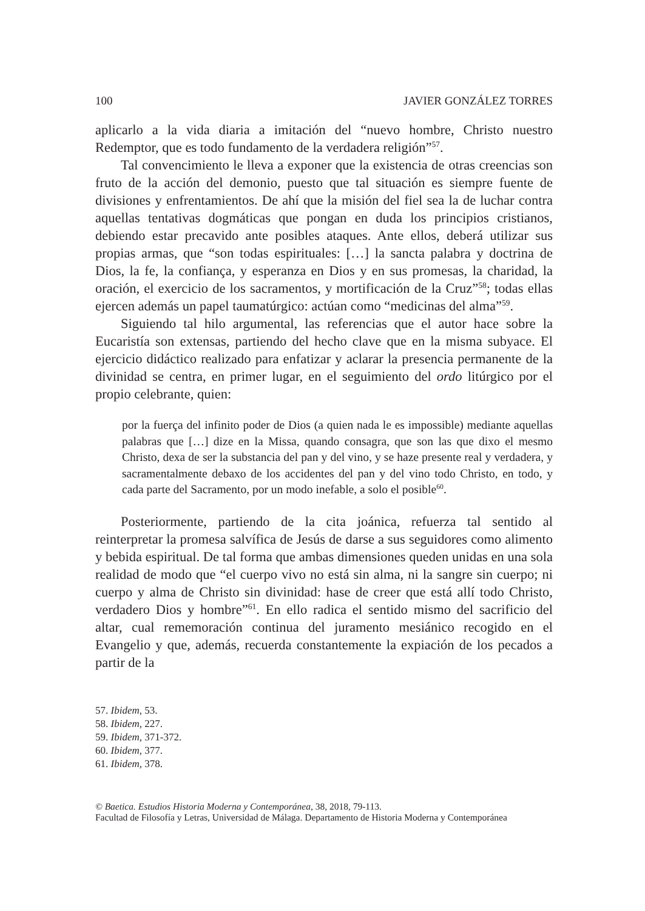100 JAVIER GONZÁLEZ TORRES
aplicarlo a la vida diaria a imitación del “nuevo hombre, Christo nuestro Redemptor, que es todo fundamento de la verdadera religión”<sup>57</sup>.
Tal convencimiento le lleva a exponer que la existencia de otras creencias son fruto de la acción del demonio, puesto que tal situación es siempre fuente de divisiones y enfrentamientos. De ahí que la misión del fiel sea la de luchar contra aquellas tentativas dogmáticas que pongan en duda los principios cristianos, debiendo estar precavido ante posibles ataques. Ante ellos, deberá utilizar sus propias armas, que “son todas espirituales: […] la sancta palabra y doctrina de Dios, la fe, la confiança, y esperanza en Dios y en sus promesas, la charidad, la oración, el exercicio de los sacramentos, y mortificación de la Cruz”<sup>58</sup>; todas ellas ejercen además un papel taumatúrgico: actúan como “medicinas del alma”<sup>59</sup>.
Siguiendo tal hilo argumental, las referencias que el autor hace sobre la Eucaristía son extensas, partiendo del hecho clave que en la misma subyace. El ejercicio didáctico realizado para enfatizar y aclarar la presencia permanente de la divinidad se centra, en primer lugar, en el seguimiento del ordo litúrgico por el propio celebrante, quien:
por la fuerça del infinito poder de Dios (a quien nada le es impossible) mediante aquellas palabras que […] dize en la Missa, quando consagra, que son las que dixo el mesmo Christo, dexa de ser la substancia del pan y del vino, y se haze presente real y verdadera, y sacramentalmente debaxo de los accidentes del pan y del vino todo Christo, en todo, y cada parte del Sacramento, por un modo inefable, a solo el posible<sup>60</sup>.
Posteriormente, partiendo de la cita joánica, refuerza tal sentido al reinterpretar la promesa salvífica de Jesús de darse a sus seguidores como alimento y bebida espiritual. De tal forma que ambas dimensiones queden unidas en una sola realidad de modo que “el cuerpo vivo no está sin alma, ni la sangre sin cuerpo; ni cuerpo y alma de Christo sin divinidad: hase de creer que está allí todo Christo, verdadero Dios y hombre”<sup>61</sup>. En ello radica el sentido mismo del sacrificio del altar, cual rememoración continua del juramento mesiánico recogido en el Evangelio y que, además, recuerda constantemente la expiación de los pecados a partir de la
57. Ibidem, 53.
58. Ibidem, 227.
59. Ibidem, 371-372.
60. Ibidem, 377.
61. Ibidem, 378.
© Baetica. Estudios Historia Moderna y Contemporánea, 38, 2018, 79-113.
Facultad de Filosofía y Letras, Universidad de Málaga. Departamento de Historia Moderna y Contemporánea